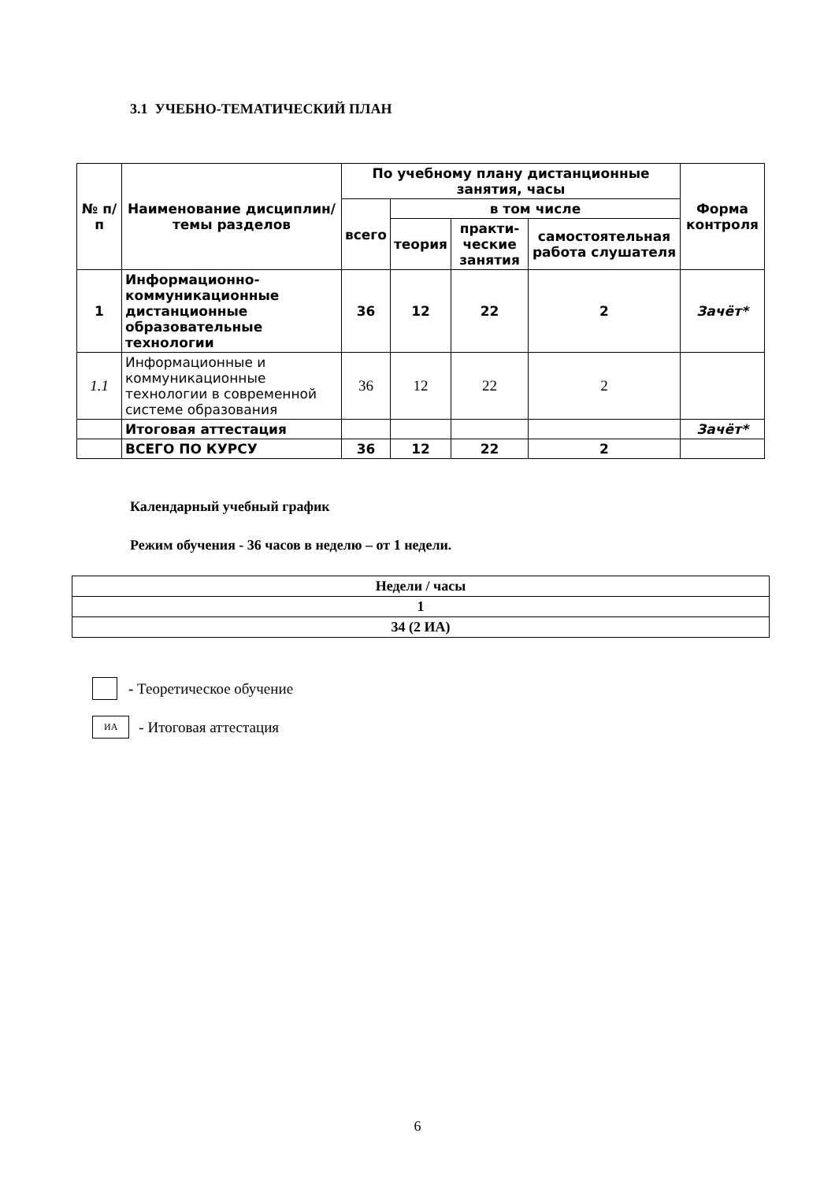3.1 УЧЕБНО-ТЕМАТИЧЕСКИЙ ПЛАН
| № п/п | Наименование дисциплин/темы разделов | По учебному плану дистанционные занятия, часы | | | | Форма контроля |
| --- | --- | --- | --- | --- | --- | --- |
| | | всего | в том числе | | | |
| | | | теория | практи-ческие занятия | самостоятельная работа слушателя | |
| 1 | Информационно-коммуникационные дистанционные образовательные технологии | 36 | 12 | 22 | 2 | Зачёт* |
| 1.1 | Информационные и коммуникационные технологии в современной системе образования | 36 | 12 | 22 | 2 | |
| | Итоговая аттестация | | | | | Зачёт* |
| | ВСЕГО ПО КУРСУ | 36 | 12 | 22 | 2 | |
Календарный учебный график
Режим обучения - 36 часов в неделю – от 1 недели.
| Недели / часы |
| 1 |
| 34 (2 ИА) |
- Теоретическое обучение
ИА - Итоговая аттестация
6